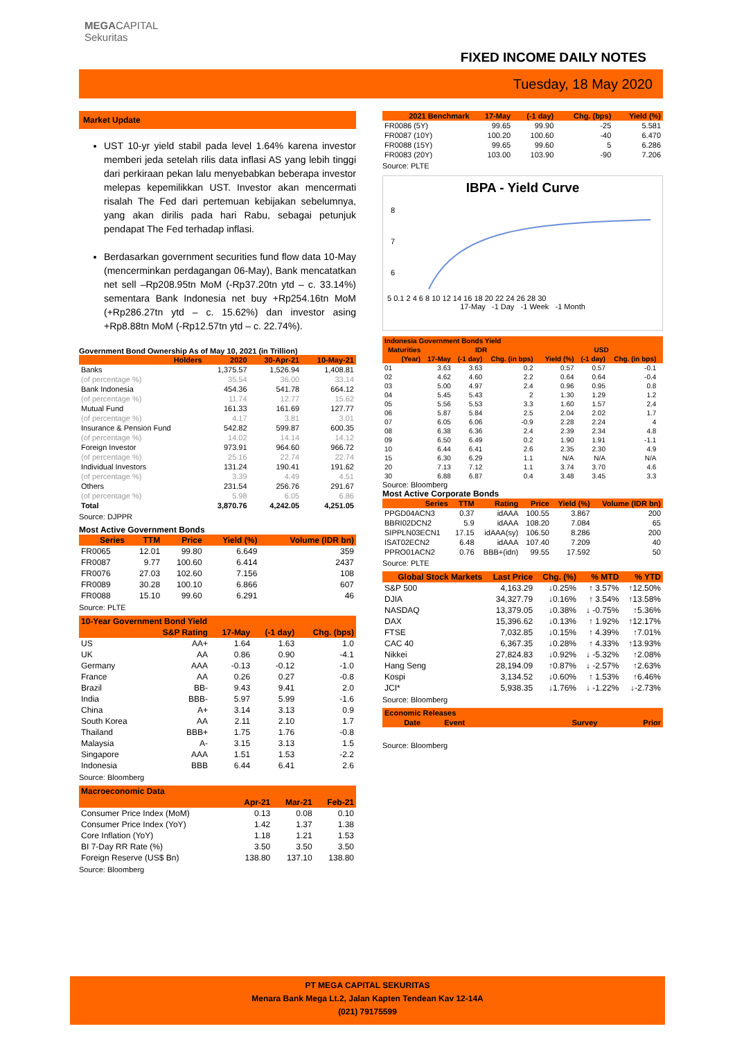MEGACAPITAL
Sekuritas
FIXED INCOME DAILY NOTES
Tuesday, 18 May 2020
Market Update
UST 10-yr yield stabil pada level 1.64% karena investor memberi jeda setelah rilis data inflasi AS yang lebih tinggi dari perkiraan pekan lalu menyebabkan beberapa investor melepas kepemilikkan UST. Investor akan mencermati risalah The Fed dari pertemuan kebijakan sebelumnya, yang akan dirilis pada hari Rabu, sebagai petunjuk pendapat The Fed terhadap inflasi.
Berdasarkan government securities fund flow data 10-May (mencerminkan perdagangan 06-May), Bank mencatatkan net sell –Rp208.95tn MoM (-Rp37.20tn ytd – c. 33.14%) sementara Bank Indonesia net buy +Rp254.16tn MoM (+Rp286.27tn ytd – c. 15.62%) dan investor asing +Rp8.88tn MoM (-Rp12.57tn ytd – c. 22.74%).
Government Bond Ownership As of May 10, 2021 (in Trillion)
| Holders | 2020 | 30-Apr-21 | 10-May-21 |
| --- | --- | --- | --- |
| Banks | 1,375.57 | 1,526.94 | 1,408.81 |
| (of percentage %) | 35.54 | 36.00 | 33.14 |
| Bank Indonesia | 454.36 | 541.78 | 664.12 |
| (of percentage %) | 11.74 | 12.77 | 15.62 |
| Mutual Fund | 161.33 | 161.69 | 127.77 |
| (of percentage %) | 4.17 | 3.81 | 3.01 |
| Insurance & Pension Fund | 542.82 | 599.87 | 600.35 |
| (of percentage %) | 14.02 | 14.14 | 14.12 |
| Foreign Investor | 973.91 | 964.60 | 966.72 |
| (of percentage %) | 25.16 | 22.74 | 22.74 |
| Individual Investors | 131.24 | 190.41 | 191.62 |
| (of percentage %) | 3.39 | 4.49 | 4.51 |
| Others | 231.54 | 256.76 | 291.67 |
| (of percentage %) | 5.98 | 6.05 | 6.86 |
| Total | 3,870.76 | 4,242.05 | 4,251.05 |
Source: DJPPR
Most Active Government Bonds
| Series | TTM | Price | Yield (%) | Volume (IDR bn) |
| --- | --- | --- | --- | --- |
| FR0065 | 12.01 | 99.80 | 6.649 | 359 |
| FR0087 | 9.77 | 100.60 | 6.414 | 2437 |
| FR0076 | 27.03 | 102.60 | 7.156 | 108 |
| FR0089 | 30.28 | 100.10 | 6.866 | 607 |
| FR0088 | 15.10 | 99.60 | 6.291 | 46 |
Source: PLTE
| 10-Year Government Bond Yield | | | | |
| --- | --- | --- | --- | --- |
| | S&P Rating | 17-May | (-1 day) | Chg. (bps) |
| US | AA+ | 1.64 | 1.63 | 1.0 |
| UK | AA | 0.86 | 0.90 | -4.1 |
| Germany | AAA | -0.13 | -0.12 | -1.0 |
| France | AA | 0.26 | 0.27 | -0.8 |
| Brazil | BB- | 9.43 | 9.41 | 2.0 |
| India | BBB- | 5.97 | 5.99 | -1.6 |
| China | A+ | 3.14 | 3.13 | 0.9 |
| South Korea | AA | 2.11 | 2.10 | 1.7 |
| Thailand | BBB+ | 1.75 | 1.76 | -0.8 |
| Malaysia | A- | 3.15 | 3.13 | 1.5 |
| Singapore | AAA | 1.51 | 1.53 | -2.2 |
| Indonesia | BBB | 6.44 | 6.41 | 2.6 |
Source: Bloomberg
| Macroeconomic Data | | | |
| --- | --- | --- | --- |
| | Apr-21 | Mar-21 | Feb-21 |
| Consumer Price Index (MoM) | 0.13 | 0.08 | 0.10 |
| Consumer Price Index (YoY) | 1.42 | 1.37 | 1.38 |
| Core Inflation (YoY) | 1.18 | 1.21 | 1.53 |
| BI 7-Day RR Rate (%) | 3.50 | 3.50 | 3.50 |
| Foreign Reserve (US$ Bn) | 138.80 | 137.10 | 138.80 |
Source: Bloomberg
| 2021 Benchmark | 17-May | (-1 day) | Chg. (bps) | Yield (%) |
| --- | --- | --- | --- | --- |
| FR0086 (5Y) | 99.65 | 99.90 | -25 | 5.581 |
| FR0087 (10Y) | 100.20 | 100.60 | -40 | 6.470 |
| FR0088 (15Y) | 99.65 | 99.60 | 5 | 6.286 |
| FR0083 (20Y) | 103.00 | 103.90 | -90 | 7.206 |
Source: PLTE
IBPA - Yield Curve
8
7
6
5 0.1 2 4 6 8 10 12 14 16 18 20 22 24 26 28 30
17-May -1 Day -1 Week -1 Month
| Indonesia Government Bonds Yield | | | | | | | | |
| --- | --- | --- | --- | --- | --- | --- | --- | --- |
| Maturities | IDR | | | | USD | | | |
| (Year) | 17-May | (-1 day) | Chg. (in bps) | | Yield (%) | (-1 day) | Chg. (in bps) | |
| 01 | 3.63 | 3.63 | 0.2 | | 0.57 | 0.57 | -0.1 | |
| 02 | 4.62 | 4.60 | 2.2 | | 0.64 | 0.64 | -0.4 | |
| 03 | 5.00 | 4.97 | 2.4 | | 0.96 | 0.95 | 0.8 | |
| 04 | 5.45 | 5.43 | 2 | | 1.30 | 1.29 | 1.2 | |
| 05 | 5.56 | 5.53 | 3.3 | | 1.60 | 1.57 | 2.4 | |
| 06 | 5.87 | 5.84 | 2.5 | | 2.04 | 2.02 | 1.7 | |
| 07 | 6.05 | 6.06 | -0.9 | | 2.28 | 2.24 | 4 | |
| 08 | 6.38 | 6.36 | 2.4 | | 2.39 | 2.34 | 4.8 | |
| 09 | 6.50 | 6.49 | 0.2 | | 1.90 | 1.91 | -1.1 | |
| 10 | 6.44 | 6.41 | 2.6 | | 2.35 | 2.30 | 4.9 | |
| 15 | 6.30 | 6.29 | 1.1 | | N/A | N/A | N/A | |
| 20 | 7.13 | 7.12 | 1.1 | | 3.74 | 3.70 | 4.6 | |
| 30 | 6.88 | 6.87 | 0.4 | | 3.48 | 3.45 | 3.3 | |
Source: Bloomberg
Most Active Corporate Bonds
| Series | TTM | Rating | Price | Yield (%) | Volume (IDR bn) |
| --- | --- | --- | --- | --- | --- |
| PPGD04ACN3 | 0.37 | idAAA | 100.55 | 3.867 | 200 |
| BBRI02DCN2 | 5.9 | idAAA | 108.20 | 7.084 | 65 |
| SIPPLN03ECN1 | 17.15 | idAAA(sy) | 106.50 | 8.286 | 200 |
| ISAT02ECN2 | 6.48 | idAAA | 107.40 | 7.209 | 40 |
| PPRO01ACN2 | 0.76 | BBB+(idn) | 99.55 | 17.592 | 50 |
Source: PLTE
| Global Stock Markets | Last Price | Chg. (%) | % MTD | % YTD |
| --- | --- | --- | --- | --- |
| S&P 500 | 4,163.29 | ↓0.25% | ↑ 3.57% | ↑12.50% |
| DJIA | 34,327.79 | ↓0.16% | ↑ 3.54% | ↑13.58% |
| NASDAQ | 13,379.05 | ↓0.38% | ↓ -0.75% | ↑5.36% |
| DAX | 15,396.62 | ↓0.13% | ↑ 1.92% | ↑12.17% |
| FTSE | 7,032.85 | ↓0.15% | ↑ 4.39% | ↑7.01% |
| CAC 40 | 6,367.35 | ↓0.28% | ↑ 4.33% | ↑13.93% |
| Nikkei | 27,824.83 | ↓0.92% | ↓ -5.32% | ↑2.08% |
| Hang Seng | 28,194.09 | ↑0.87% | ↓ -2.57% | ↑2.63% |
| Kospi | 3,134.52 | ↓0.60% | ↑ 1.53% | ↑6.46% |
| JCI* | 5,938.35 | ↓1.76% | ↓ -1.22% | ↓-2.73% |
Source: Bloomberg
| Economic Releases | | | |
| --- | --- | --- | --- |
| Date | Event | Survey | Prior |
Source: Bloomberg
PT MEGA CAPITAL SEKURITAS
Menara Bank Mega Lt.2, Jalan Kapten Tendean Kav 12-14A
(021) 79175599